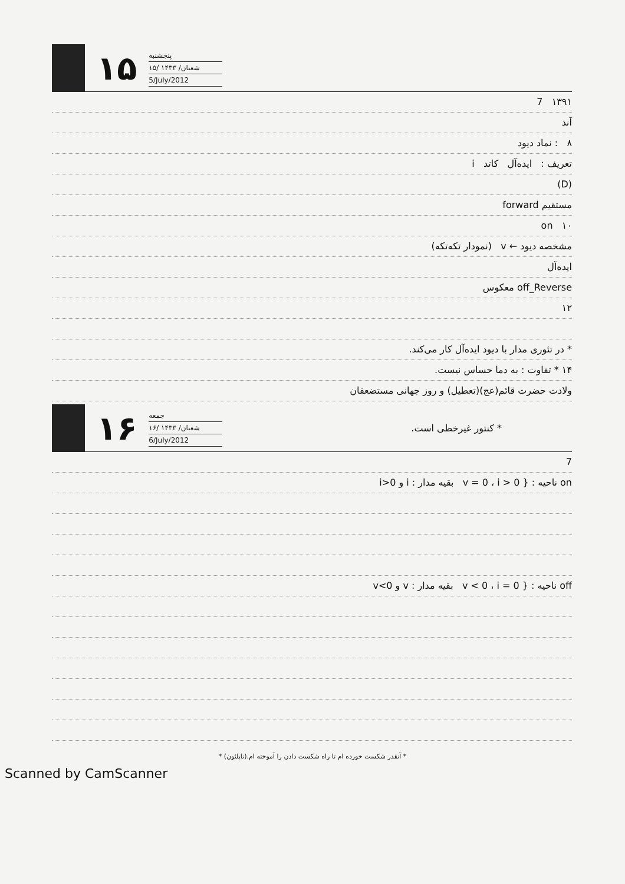۱۵
پنجشنبه
۱۵/ شعبان/ ۱۴۳۳
5/July/2012
۱۳۹۱ 7
آند
۸ : نماد دیود
تعریف : ایده‌آل کاتد i
(D)
مستقیم forward
۱۰ on
مشخصه دیود ← v (نمودار تکه‌تکه)
ایده‌آل
off_Reverse معکوس
۱۲
* در تئوری مدار با دیود ایده‌آل کار می‌کند.
۱۴ * تفاوت : به دما حساس نیست.
ولادت حضرت قائم(عج)(تعطیل) و روز جهانی مستضعفان
۱۶
جمعه
۱۶/ شعبان/ ۱۴۳۳
6/July/2012
* کنتور غیرخطی است.
7
on ناحیه : { v = 0 ، i > 0 بقیه مدار : i و i>0
off ناحیه : { v < 0 ، i = 0 بقیه مدار : v و v<0
* آنقدر شکست خورده ام تا راه شکست دادن را آموخته ام.(ناپلئون) *
Scanned by CamScanner